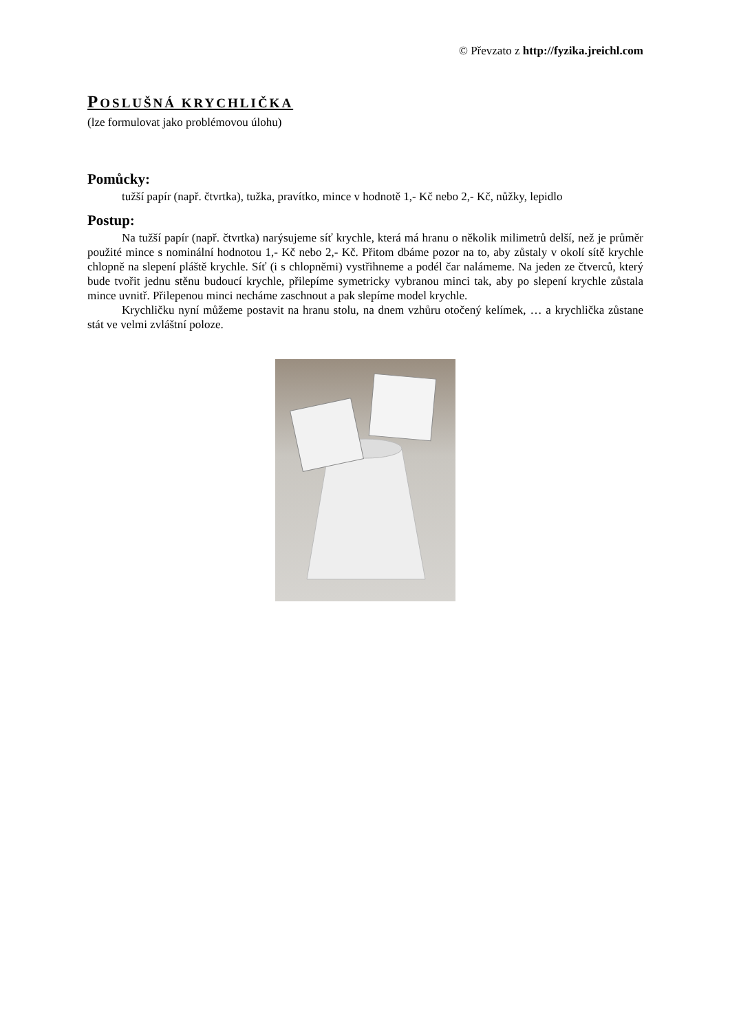© Převzato z http://fyzika.jreichl.com
POSLUŠNÁ KRYCHLIČKA
(lze formulovat jako problémovou úlohu)
Pomůcky:
tužší papír (např. čtvrtka), tužka, pravítko, mince v hodnotě 1,- Kč nebo 2,- Kč, nůžky, lepidlo
Postup:
Na tužší papír (např. čtvrtka) narýsujeme síť krychle, která má hranu o několik milimetrů delší, než je průměr použité mince s nominální hodnotou 1,- Kč nebo 2,- Kč. Přitom dbáme pozor na to, aby zůstaly v okolí sítě krychle chlopně na slepení pláště krychle. Síť (i s chlopněmi) vystřihneme a podél čar nalámeme. Na jeden ze čtverců, který bude tvořit jednu stěnu budoucí krychle, přilepíme symetricky vybranou minci tak, aby po slepení krychle zůstala mince uvnitř. Přilepenou minci necháme zaschnout a pak slepíme model krychle.
Krychličku nyní můžeme postavit na hranu stolu, na dnem vzhůru otočený kelímek, … a krychlička zůstane stát ve velmi zvláštní poloze.